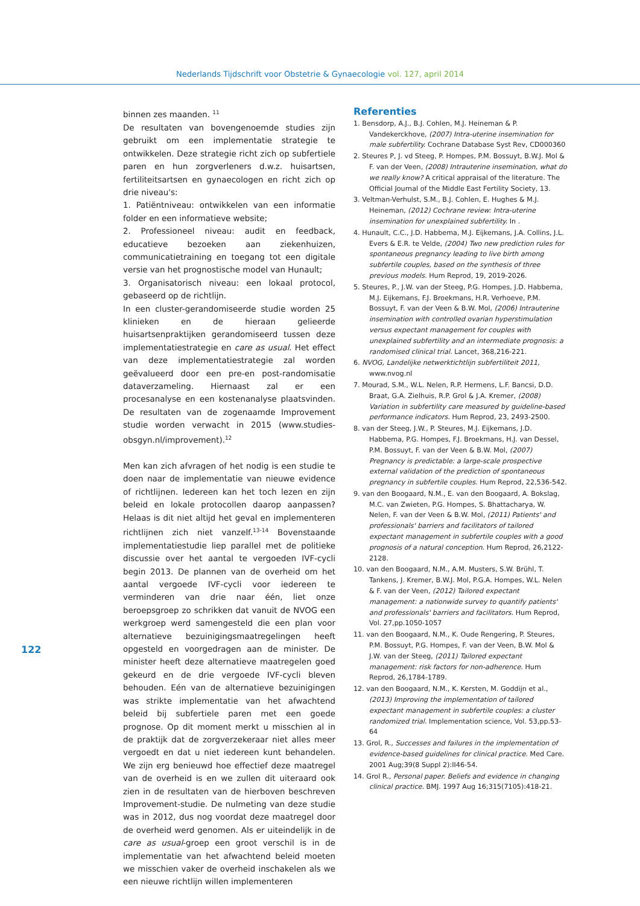Nederlands Tijdschrift voor Obstetrie & Gynaecologie vol. 127, april 2014
122
binnen zes maanden. <sup>11</sup>
De resultaten van bovengenoemde studies zijn gebruikt om een implementatie strategie te ontwikkelen. Deze strategie richt zich op subfertiele paren en hun zorgverleners d.w.z. huisartsen, fertiliteitsartsen en gynaecologen en richt zich op drie niveau's:
1. Patiëntniveau: ontwikkelen van een informatie folder en een informatieve website;
2. Professioneel niveau: audit en feedback, educatieve bezoeken aan ziekenhuizen, communicatietraining en toegang tot een digitale versie van het prognostische model van Hunault;
3. Organisatorisch niveau: een lokaal protocol, gebaseerd op de richtlijn.
In een cluster-gerandomiseerde studie worden 25 klinieken en de hieraan gelieerde huisartsenpraktijken gerandomiseerd tussen deze implementatiestrategie en care as usual. Het effect van deze implementatiestrategie zal worden geëvalueerd door een pre-en post-randomisatie dataverzameling. Hiernaast zal er een procesanalyse en een kostenanalyse plaatsvinden. De resultaten van de zogenaamde Improvement studie worden verwacht in 2015 (www.studies-obsgyn.nl/improvement).<sup>12</sup>
Men kan zich afvragen of het nodig is een studie te doen naar de implementatie van nieuwe evidence of richtlijnen. Iedereen kan het toch lezen en zijn beleid en lokale protocollen daarop aanpassen? Helaas is dit niet altijd het geval en implementeren richtlijnen zich niet vanzelf.<sup>13-14</sup> Bovenstaande implementatiestudie liep parallel met de politieke discussie over het aantal te vergoeden IVF-cycli begin 2013. De plannen van de overheid om het aantal vergoede IVF-cycli voor iedereen te verminderen van drie naar één, liet onze beroepsgroep zo schrikken dat vanuit de NVOG een werkgroep werd samengesteld die een plan voor alternatieve bezuinigingsmaatregelingen heeft opgesteld en voorgedragen aan de minister. De minister heeft deze alternatieve maatregelen goed gekeurd en de drie vergoede IVF-cycli bleven behouden. Eén van de alternatieve bezuinigingen was strikte implementatie van het afwachtend beleid bij subfertiele paren met een goede prognose. Op dit moment merkt u misschien al in de praktijk dat de zorgverzekeraar niet alles meer vergoedt en dat u niet iedereen kunt behandelen. We zijn erg benieuwd hoe effectief deze maatregel van de overheid is en we zullen dit uiteraard ook zien in de resultaten van de hierboven beschreven Improvement-studie. De nulmeting van deze studie was in 2012, dus nog voordat deze maatregel door de overheid werd genomen. Als er uiteindelijk in de care as usual-groep een groot verschil is in de implementatie van het afwachtend beleid moeten we misschien vaker de overheid inschakelen als we een nieuwe richtlijn willen implementeren
Referenties
1. Bensdorp, A.J., B.J. Cohlen, M.J. Heineman & P. Vandekerckhove, (2007) Intra-uterine insemination for male subfertility. Cochrane Database Syst Rev, CD000360
2. Steures P, J. vd Steeg, P. Hompes, P.M. Bossuyt, B.W.J. Mol & F. van der Veen, (2008) Intrauterine insemination, what do we really know? A critical appraisal of the literature. The Official Journal of the Middle East Fertility Society, 13.
3. Veltman-Verhulst, S.M., B.J. Cohlen, E. Hughes & M.J. Heineman, (2012) Cochrane review: Intra-uterine insemination for unexplained subfertility. In .
4. Hunault, C.C., J.D. Habbema, M.J. Eijkemans, J.A. Collins, J.L. Evers & E.R. te Velde, (2004) Two new prediction rules for spontaneous pregnancy leading to live birth among subfertile couples, based on the synthesis of three previous models. Hum Reprod, 19, 2019-2026.
5. Steures, P., J.W. van der Steeg, P.G. Hompes, J.D. Habbema, M.J. Eijkemans, F.J. Broekmans, H.R. Verhoeve, P.M. Bossuyt, F. van der Veen & B.W. Mol, (2006) Intrauterine insemination with controlled ovarian hyperstimulation versus expectant management for couples with unexplained subfertility and an intermediate prognosis: a randomised clinical trial. Lancet, 368,216-221.
6. NVOG, Landelijke netwerktichtlijn subfertiliteit 2011, www.nvog.nl
7. Mourad, S.M., W.L. Nelen, R.P. Hermens, L.F. Bancsi, D.D. Braat, G.A. Zielhuis, R.P. Grol & J.A. Kremer, (2008) Variation in subfertility care measured by guideline-based performance indicators. Hum Reprod, 23, 2493-2500.
8. van der Steeg, J.W., P. Steures, M.J. Eijkemans, J.D. Habbema, P.G. Hompes, F.J. Broekmans, H.J. van Dessel, P.M. Bossuyt, F. van der Veen & B.W. Mol, (2007) Pregnancy is predictable: a large-scale prospective external validation of the prediction of spontaneous pregnancy in subfertile couples. Hum Reprod, 22,536-542.
9. van den Boogaard, N.M., E. van den Boogaard, A. Bokslag, M.C. van Zwieten, P.G. Hompes, S. Bhattacharya, W. Nelen, F. van der Veen & B.W. Mol, (2011) Patients' and professionals' barriers and facilitators of tailored expectant management in subfertile couples with a good prognosis of a natural conception. Hum Reprod, 26,2122-2128.
10. van den Boogaard, N.M., A.M. Musters, S.W. Brühl, T. Tankens, J. Kremer, B.W.J. Mol, P.G.A. Hompes, W.L. Nelen & F. van der Veen, (2012) Tailored expectant management: a nationwide survey to quantify patients' and professionals' barriers and facilitators. Hum Reprod, Vol. 27,pp.1050-1057
11. van den Boogaard, N.M., K. Oude Rengering, P. Steures, P.M. Bossuyt, P.G. Hompes, F. van der Veen, B.W. Mol & J.W. van der Steeg, (2011) Tailored expectant management: risk factors for non-adherence. Hum Reprod, 26,1784-1789.
12. van den Boogaard, N.M., K. Kersten, M. Goddijn et al., (2013) Improving the implementation of tailored expectant management in subfertile couples: a cluster randomized trial. Implementation science, Vol. 53,pp.53-64
13. Grol, R., Successes and failures in the implementation of evidence-based guidelines for clinical practice. Med Care. 2001 Aug;39(8 Suppl 2):II46-54.
14. Grol R., Personal paper. Beliefs and evidence in changing clinical practice. BMJ. 1997 Aug 16;315(7105):418-21.